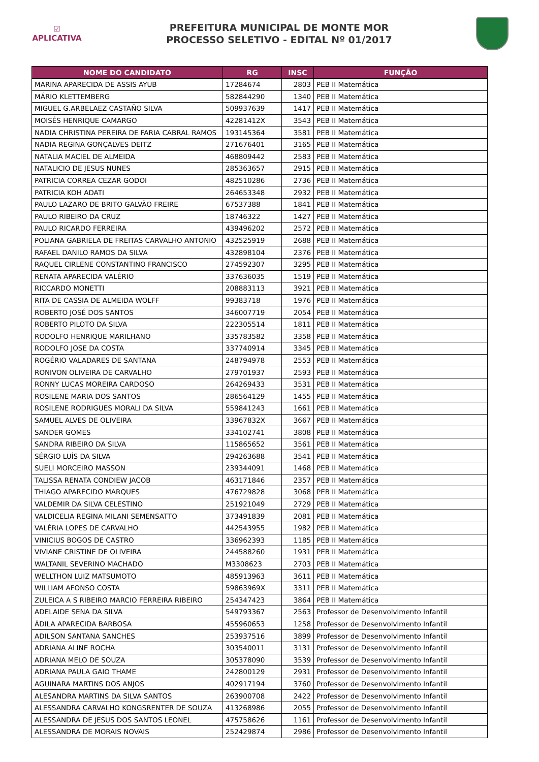☑
APLICATIVA
PREFEITURA MUNICIPAL DE MONTE MOR
PROCESSO SELETIVO - EDITAL Nº 01/2017
| NOME DO CANDIDATO | RG | INSC | FUNÇÃO |
| --- | --- | --- | --- |
| MARINA APARECIDA DE ASSIS AYUB | 17284674 | 2803 | PEB II Matemática |
| MÁRIO KLETTEMBERG | 582844290 | 1340 | PEB II Matemática |
| MIGUEL G.ARBELAEZ CASTAÑO SILVA | 509937639 | 1417 | PEB II Matemática |
| MOISÉS HENRIQUE CAMARGO | 42281412X | 3543 | PEB II Matemática |
| NADIA CHRISTINA PEREIRA DE FARIA CABRAL RAMOS | 193145364 | 3581 | PEB II Matemática |
| NADIA REGINA GONÇALVES DEITZ | 271676401 | 3165 | PEB II Matemática |
| NATALIA MACIEL DE ALMEIDA | 468809442 | 2583 | PEB II Matemática |
| NATALICIO DE JESUS NUNES | 285363657 | 2915 | PEB II Matemática |
| PATRICIA CORREA CEZAR GODOI | 482510286 | 2736 | PEB II Matemática |
| PATRICIA KOH ADATI | 264653348 | 2932 | PEB II Matemática |
| PAULO LAZARO DE BRITO GALVÃO FREIRE | 67537388 | 1841 | PEB II Matemática |
| PAULO RIBEIRO DA CRUZ | 18746322 | 1427 | PEB II Matemática |
| PAULO RICARDO FERREIRA | 439496202 | 2572 | PEB II Matemática |
| POLIANA GABRIELA DE FREITAS CARVALHO ANTONIO | 432525919 | 2688 | PEB II Matemática |
| RAFAEL DANILO RAMOS DA SILVA | 432898104 | 2376 | PEB II Matemática |
| RAQUEL CIRLENE CONSTANTINO FRANCISCO | 274592307 | 3295 | PEB II Matemática |
| RENATA APARECIDA VALÉRIO | 337636035 | 1519 | PEB II Matemática |
| RICCARDO MONETTI | 208883113 | 3921 | PEB II Matemática |
| RITA DE CASSIA DE ALMEIDA WOLFF | 99383718 | 1976 | PEB II Matemática |
| ROBERTO JOSÉ DOS SANTOS | 346007719 | 2054 | PEB II Matemática |
| ROBERTO PILOTO DA SILVA | 222305514 | 1811 | PEB II Matemática |
| RODOLFO HENRIQUE MARILHANO | 335783582 | 3358 | PEB II Matemática |
| RODOLFO JOSE DA COSTA | 337740914 | 3345 | PEB II Matemática |
| ROGÉRIO VALADARES DE SANTANA | 248794978 | 2553 | PEB II Matemática |
| RONIVON OLIVEIRA DE CARVALHO | 279701937 | 2593 | PEB II Matemática |
| RONNY LUCAS MOREIRA CARDOSO | 264269433 | 3531 | PEB II Matemática |
| ROSILENE MARIA DOS SANTOS | 286564129 | 1455 | PEB II Matemática |
| ROSILENE RODRIGUES MORALI DA SILVA | 559841243 | 1661 | PEB II Matemática |
| SAMUEL ALVES DE OLIVEIRA | 33967832X | 3667 | PEB II Matemática |
| SANDER GOMES | 334102741 | 3808 | PEB II Matemática |
| SANDRA RIBEIRO DA SILVA | 115865652 | 3561 | PEB II Matemática |
| SÉRGIO LUÍS DA SILVA | 294263688 | 3541 | PEB II Matemática |
| SUELI MORCEIRO MASSON | 239344091 | 1468 | PEB II Matemática |
| TALISSA RENATA CONDIEW JACOB | 463171846 | 2357 | PEB II Matemática |
| THIAGO APARECIDO MARQUES | 476729828 | 3068 | PEB II Matemática |
| VALDEMIR DA SILVA CELESTINO | 251921049 | 2729 | PEB II Matemática |
| VALDICELIA REGINA MILANI SEMENSATTO | 373491839 | 2081 | PEB II Matemática |
| VALÉRIA LOPES DE CARVALHO | 442543955 | 1982 | PEB II Matemática |
| VINICIUS BOGOS DE CASTRO | 336962393 | 1185 | PEB II Matemática |
| VIVIANE CRISTINE DE OLIVEIRA | 244588260 | 1931 | PEB II Matemática |
| WALTANIL SEVERINO MACHADO | M3308623 | 2703 | PEB II Matemática |
| WELLTHON LUIZ MATSUMOTO | 485913963 | 3611 | PEB II Matemática |
| WILLIAM AFONSO COSTA | 59863969X | 3311 | PEB II Matemática |
| ZULEICA A S RIBEIRO MARCIO FERREIRA RIBEIRO | 254347423 | 3864 | PEB II Matemática |
| ADELAIDE SENA DA SILVA | 549793367 | 2563 | Professor de Desenvolvimento Infantil |
| ÁDILA APARECIDA BARBOSA | 455960653 | 1258 | Professor de Desenvolvimento Infantil |
| ADILSON SANTANA SANCHES | 253937516 | 3899 | Professor de Desenvolvimento Infantil |
| ADRIANA ALINE ROCHA | 303540011 | 3131 | Professor de Desenvolvimento Infantil |
| ADRIANA MELO DE SOUZA | 305378090 | 3539 | Professor de Desenvolvimento Infantil |
| ADRIANA PAULA GAIO THAME | 242800129 | 2931 | Professor de Desenvolvimento Infantil |
| AGUINARA MARTINS DOS ANJOS | 402917194 | 3760 | Professor de Desenvolvimento Infantil |
| ALESANDRA MARTINS DA SILVA SANTOS | 263900708 | 2422 | Professor de Desenvolvimento Infantil |
| ALESSANDRA CARVALHO KONGSRENTER DE SOUZA | 413268986 | 2055 | Professor de Desenvolvimento Infantil |
| ALESSANDRA DE JESUS DOS SANTOS LEONEL | 475758626 | 1161 | Professor de Desenvolvimento Infantil |
| ALESSANDRA DE MORAIS NOVAIS | 252429874 | 2986 | Professor de Desenvolvimento Infantil |